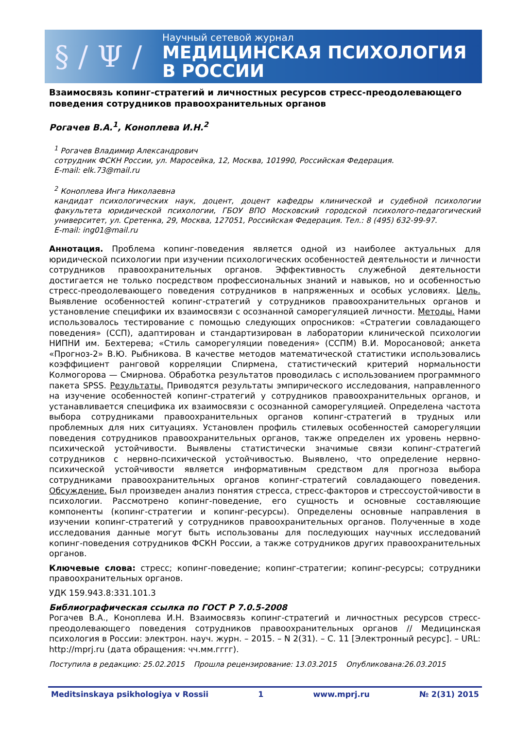§ / Ψ /
Научный сетевой журнал
МЕДИЦИНСКАЯ ПСИХОЛОГИЯ
В РОССИИ
Взаимосвязь копинг-стратегий и личностных ресурсов стресс-преодолевающего поведения сотрудников правоохранительных органов
Рогачев В.А.<sup>1</sup>, Коноплева И.Н.<sup>2</sup>
<sup>1</sup> Рогачев Владимир Александрович
сотрудник ФСКН России, ул. Маросейка, 12, Москва, 101990, Российская Федерация.
E-mail: elk.73@mail.ru
<sup>2</sup> Коноплева Инга Николаевна
кандидат психологических наук, доцент, доцент кафедры клинической и судебной психологии факультета юридической психологии, ГБОУ ВПО Московский городской психолого-педагогический университет, ул. Сретенка, 29, Москва, 127051, Российская Федерация. Тел.: 8 (495) 632-99-97.
E-mail: ing01@mail.ru
Аннотация. Проблема копинг-поведения является одной из наиболее актуальных для юридической психологии при изучении психологических особенностей деятельности и личности сотрудников правоохранительных органов. Эффективность служебной деятельности достигается не только посредством профессиональных знаний и навыков, но и особенностью стресс-преодолевающего поведения сотрудников в напряженных и особых условиях. Цель. Выявление особенностей копинг-стратегий у сотрудников правоохранительных органов и установление специфики их взаимосвязи с осознанной саморегуляцией личности. Методы. Нами использовалось тестирование с помощью следующих опросников: «Стратегии совладающего поведения» (ССП), адаптирован и стандартизирован в лаборатории клинической психологии НИПНИ им. Бехтерева; «Стиль саморегуляции поведения» (ССПМ) В.И. Моросановой; анкета «Прогноз-2» В.Ю. Рыбникова. В качестве методов математической статистики использовались коэффициент ранговой корреляции Спирмена, статистический критерий нормальности Колмогорова — Смирнова. Обработка результатов проводилась с использованием программного пакета SPSS. Результаты. Приводятся результаты эмпирического исследования, направленного на изучение особенностей копинг-стратегий у сотрудников правоохранительных органов, и устанавливается специфика их взаимосвязи с осознанной саморегуляцией. Определена частота выбора сотрудниками правоохранительных органов копинг-стратегий в трудных или проблемных для них ситуациях. Установлен профиль стилевых особенностей саморегуляции поведения сотрудников правоохранительных органов, также определен их уровень нервно-психической устойчивости. Выявлены статистически значимые связи копинг-стратегий сотрудников с нервно-психической устойчивостью. Выявлено, что определение нервно-психической устойчивости является информативным средством для прогноза выбора сотрудниками правоохранительных органов копинг-стратегий совладающего поведения. Обсуждение. Был произведен анализ понятия стресса, стресс-факторов и стрессоустойчивости в психологии. Рассмотрено копинг-поведение, его сущность и основные составляющие компоненты (копинг-стратегии и копинг-ресурсы). Определены основные направления в изучении копинг-стратегий у сотрудников правоохранительных органов. Полученные в ходе исследования данные могут быть использованы для последующих научных исследований копинг-поведения сотрудников ФСКН России, а также сотрудников других правоохранительных органов.
Ключевые слова: стресс; копинг-поведение; копинг-стратегии; копинг-ресурсы; сотрудники правоохранительных органов.
УДК 159.943.8:331.101.3
Библиографическая ссылка по ГОСТ Р 7.0.5-2008
Рогачев В.А., Коноплева И.Н. Взаимосвязь копинг-стратегий и личностных ресурсов стресс-преодолевающего поведения сотрудников правоохранительных органов // Медицинская психология в России: электрон. науч. журн. – 2015. – N 2(31). – С. 11 [Электронный ресурс]. – URL: http://mprj.ru (дата обращения: чч.мм.гггг).
Поступила в редакцию: 25.02.2015 Прошла рецензирование: 13.03.2015 Опубликована:26.03.2015
Meditsinskaya psikhologiya v Rossii 1 www.mprj.ru № 2(31) 2015